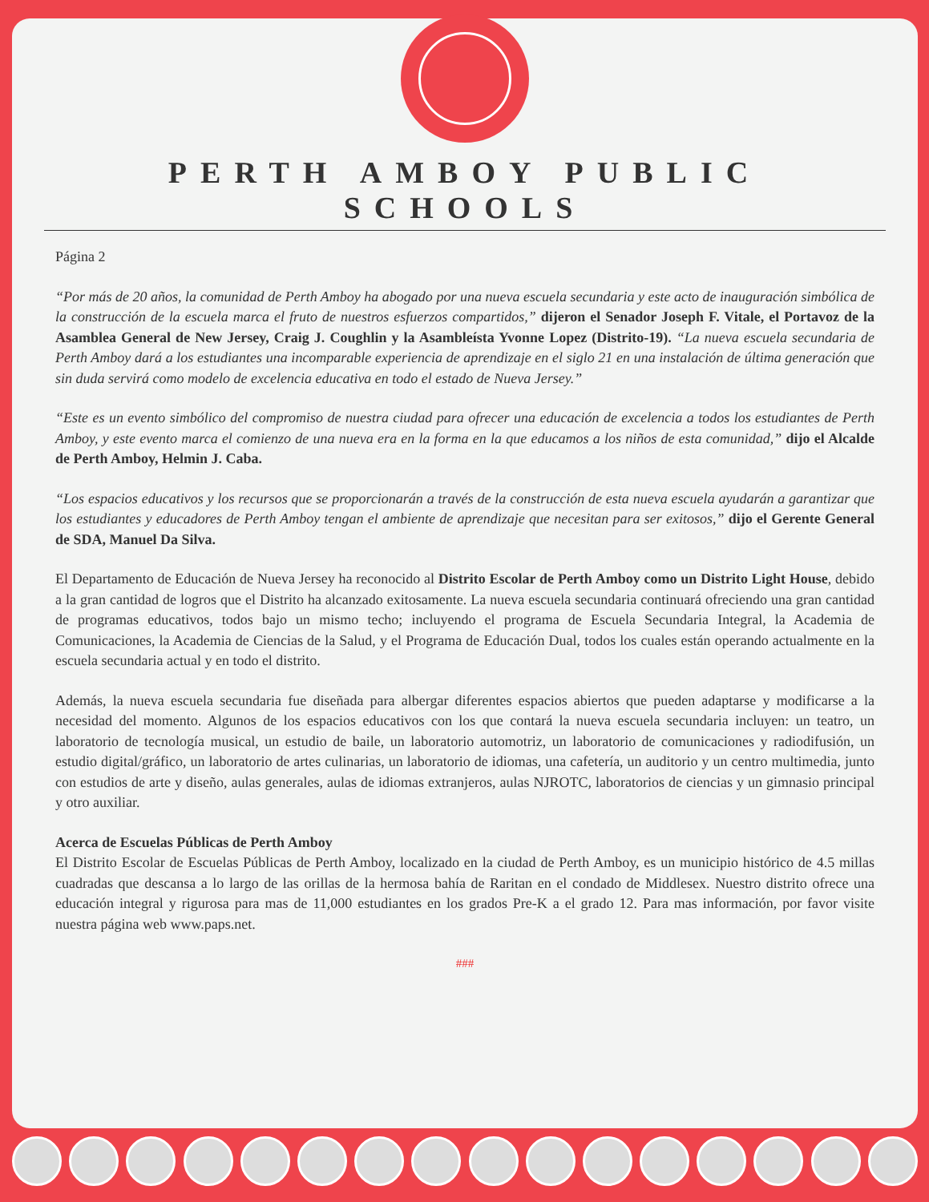PERTH AMBOY PUBLIC SCHOOLS
Página 2
“Por más de 20 años, la comunidad de Perth Amboy ha abogado por una nueva escuela secundaria y este acto de inauguración simbólica de la construcción de la escuela marca el fruto de nuestros esfuerzos compartidos,” dijeron el Senador Joseph F. Vitale, el Portavoz de la Asamblea General de New Jersey, Craig J. Coughlin y la Asambleísta Yvonne Lopez (Distrito-19). “La nueva escuela secundaria de Perth Amboy dará a los estudiantes una incomparable experiencia de aprendizaje en el siglo 21 en una instalación de última generación que sin duda servirá como modelo de excelencia educativa en todo el estado de Nueva Jersey.”
“Este es un evento simbólico del compromiso de nuestra ciudad para ofrecer una educación de excelencia a todos los estudiantes de Perth Amboy, y este evento marca el comienzo de una nueva era en la forma en la que educamos a los niños de esta comunidad,” dijo el Alcalde de Perth Amboy, Helmin J. Caba.
“Los espacios educativos y los recursos que se proporcionarán a través de la construcción de esta nueva escuela ayudarán a garantizar que los estudiantes y educadores de Perth Amboy tengan el ambiente de aprendizaje que necesitan para ser exitosos,” dijo el Gerente General de SDA, Manuel Da Silva.
El Departamento de Educación de Nueva Jersey ha reconocido al Distrito Escolar de Perth Amboy como un Distrito Light House, debido a la gran cantidad de logros que el Distrito ha alcanzado exitosamente. La nueva escuela secundaria continuará ofreciendo una gran cantidad de programas educativos, todos bajo un mismo techo; incluyendo el programa de Escuela Secundaria Integral, la Academia de Comunicaciones, la Academia de Ciencias de la Salud, y el Programa de Educación Dual, todos los cuales están operando actualmente en la escuela secundaria actual y en todo el distrito.
Además, la nueva escuela secundaria fue diseñada para albergar diferentes espacios abiertos que pueden adaptarse y modificarse a la necesidad del momento. Algunos de los espacios educativos con los que contará la nueva escuela secundaria incluyen: un teatro, un laboratorio de tecnología musical, un estudio de baile, un laboratorio automotriz, un laboratorio de comunicaciones y radiodifusión, un estudio digital/gráfico, un laboratorio de artes culinarias, un laboratorio de idiomas, una cafetería, un auditorio y un centro multimedia, junto con estudios de arte y diseño, aulas generales, aulas de idiomas extranjeros, aulas NJROTC, laboratorios de ciencias y un gimnasio principal y otro auxiliar.
Acerca de Escuelas Públicas de Perth Amboy
El Distrito Escolar de Escuelas Públicas de Perth Amboy, localizado en la ciudad de Perth Amboy, es un municipio histórico de 4.5 millas cuadradas que descansa a lo largo de las orillas de la hermosa bahía de Raritan en el condado de Middlesex. Nuestro distrito ofrece una educación integral y rigurosa para mas de 11,000 estudiantes en los grados Pre-K a el grado 12. Para mas información, por favor visite nuestra página web www.paps.net.
###